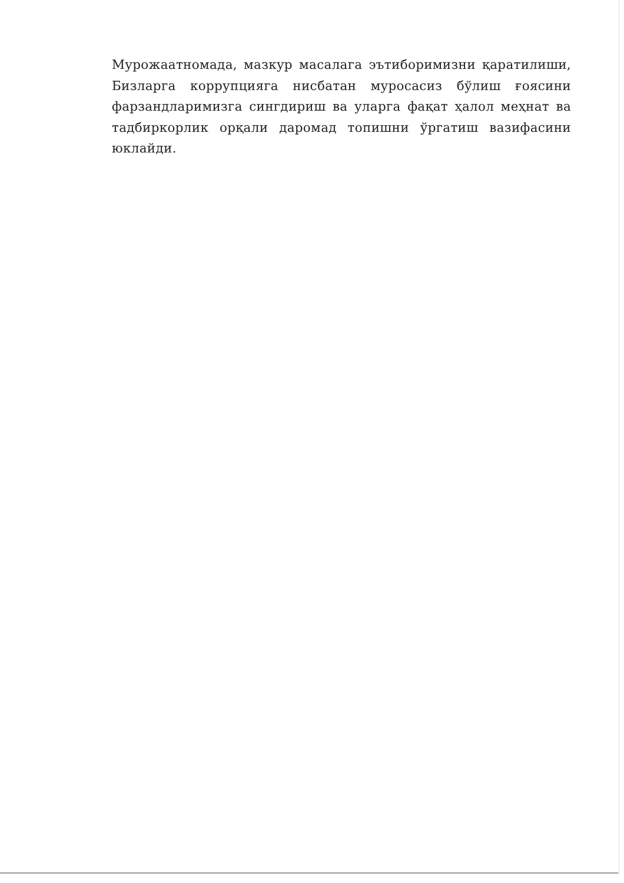Мурожаатномада, мазкур масалага эътиборимизни қаратилиши, Бизларга коррупцияга нисбатан муросасиз бўлиш ғоясини фарзандларимизга сингдириш ва уларга фақат ҳалол меҳнат ва тадбиркорлик орқали даромад топишни ўргатиш вазифасини юклайди.